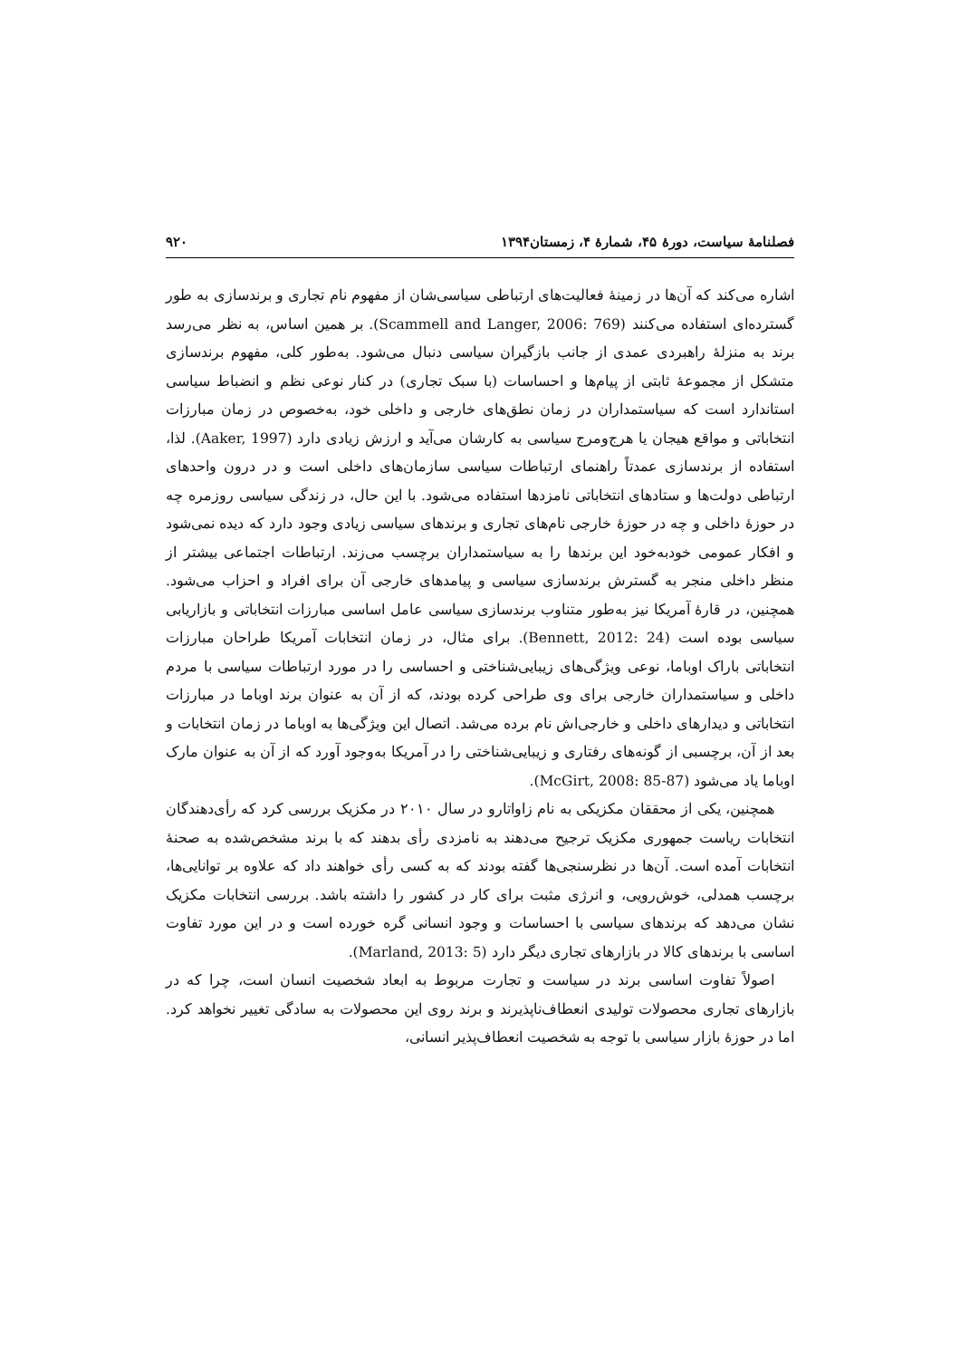فصلنامهٔ سیاست، دورهٔ ۴۵، شمارهٔ ۴، زمستان۱۳۹۴ ۹۲۰
اشاره می‌کند که آن‌ها در زمینهٔ فعالیت‌های ارتباطی سیاسی‌شان از مفهوم نام تجاری و برندسازی به طور گسترده‌ای استفاده می‌کنند (Scammell and Langer, 2006: 769). بر همین اساس، به نظر می‌رسد برند به منزلهٔ راهبردی عمدی از جانب بازگیران سیاسی دنبال می‌شود. به‌طور کلی، مفهوم برندسازی متشکل از مجموعهٔ ثابتی از پیام‌ها و احساسات (با سبک تجاری) در کنار نوعی نظم و انضباط سیاسی استاندارد است که سیاستمداران در زمان نطق‌های خارجی و داخلی خود، به‌خصوص در زمان مبارزات انتخاباتی و مواقع هیجان یا هرج‌ومرج سیاسی به کارشان می‌آید و ارزش زیادی دارد (Aaker, 1997). لذا، استفاده از برندسازی عمدتاً راهنمای ارتباطات سیاسی سازمان‌های داخلی است و در درون واحدهای ارتباطی دولت‌ها و ستادهای انتخاباتی نامزدها استفاده می‌شود. با این حال، در زندگی سیاسی روزمره چه در حوزهٔ داخلی و چه در حوزهٔ خارجی نام‌های تجاری و برندهای سیاسی زیادی وجود دارد که دیده نمی‌شود و افکار عمومی خودبه‌خود این برندها را به سیاستمداران برچسب می‌زند. ارتباطات اجتماعی بیشتر از منظر داخلی منجر به گسترش برندسازی سیاسی و پیامدهای خارجی آن برای افراد و احزاب می‌شود. همچنین، در قارهٔ آمریکا نیز به‌طور متناوب برندسازی سیاسی عامل اساسی مبارزات انتخاباتی و بازاریابی سیاسی بوده است (Bennett, 2012: 24). برای مثال، در زمان انتخابات آمریکا طراحان مبارزات انتخاباتی باراک اوباما، نوعی ویژگی‌های زیبایی‌شناختی و احساسی را در مورد ارتباطات سیاسی با مردم داخلی و سیاستمداران خارجی برای وی طراحی کرده بودند، که از آن به عنوان برند اوباما در مبارزات انتخاباتی و دیدارهای داخلی و خارجی‌اش نام برده می‌شد. اتصال این ویژگی‌ها به اوباما در زمان انتخابات و بعد از آن، برچسبی از گونه‌های رفتاری و زیبایی‌شناختی را در آمریکا به‌وجود آورد که از آن به عنوان مارک اوباما یاد می‌شود (McGirt, 2008: 85-87).
همچنین، یکی از محققان مکزیکی به نام زاواتارو در سال ۲۰۱۰ در مکزیک بررسی کرد که رأی‌دهندگان انتخابات ریاست جمهوری مکزیک ترجیح می‌دهند به نامزدی رأی بدهند که با برند مشخص‌شده به صحنهٔ انتخابات آمده است. آن‌ها در نظرسنجی‌ها گفته بودند که به کسی رأی خواهند داد که علاوه بر توانایی‌ها، برچسب همدلی، خوش‌رویی، و انرژی مثبت برای کار در کشور را داشته باشد. بررسی انتخابات مکزیک نشان می‌دهد که برندهای سیاسی با احساسات و وجود انسانی گره خورده است و در این مورد تفاوت اساسی با برندهای کالا در بازارهای تجاری دیگر دارد (Marland, 2013: 5).
اصولاً تفاوت اساسی برند در سیاست و تجارت مربوط به ابعاد شخصیت انسان است، چرا که در بازارهای تجاری محصولات تولیدی انعطاف‌ناپذیرند و برند روی این محصولات به سادگی تغییر نخواهد کرد. اما در حوزهٔ بازار سیاسی با توجه به شخصیت انعطاف‌پذیر انسانی،